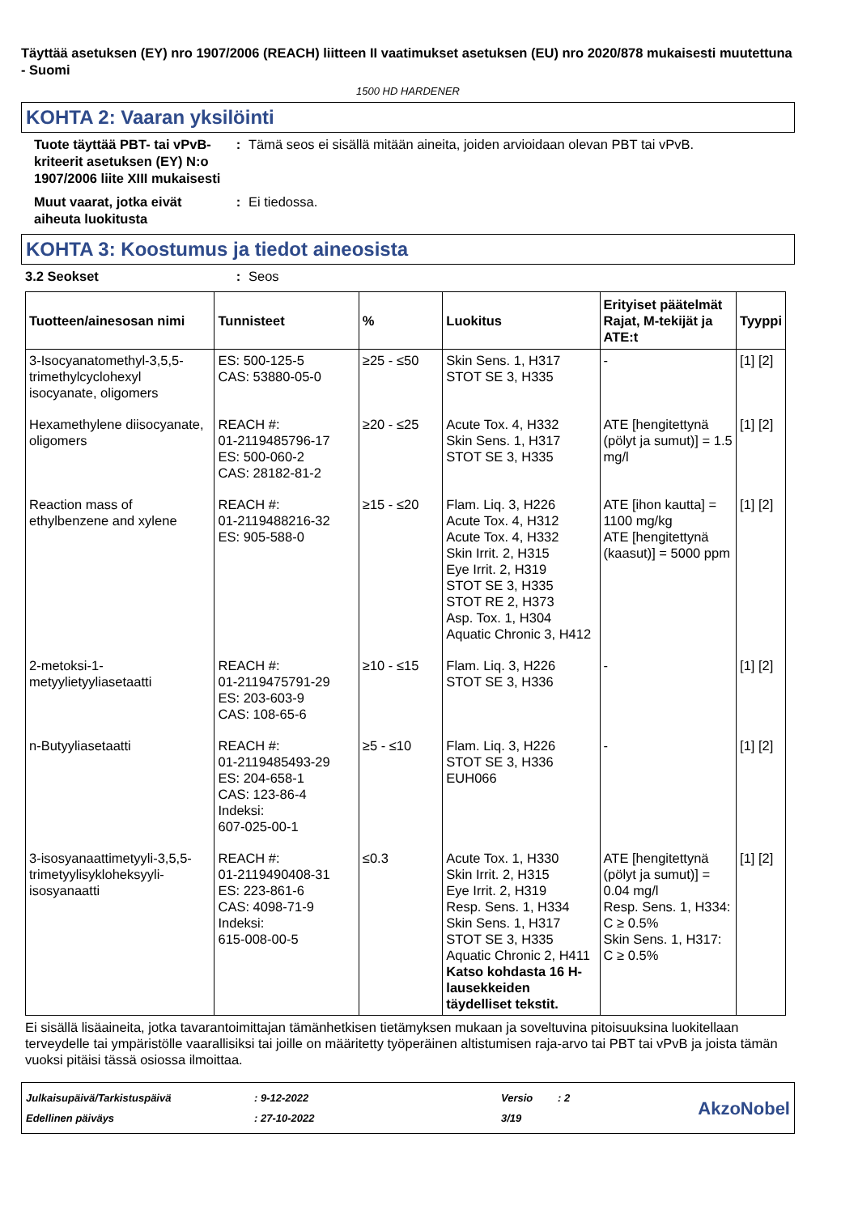Täyttää asetuksen (EY) nro 1907/2006 (REACH) liitteen II vaatimukset asetuksen (EU) nro 2020/878 mukaisesti muutettuna - Suomi
1500 HD HARDENER
KOHTA 2: Vaaran yksilöinti
Tuote täyttää PBT- tai vPvB-kriteerit asetuksen (EY) N:o 1907/2006 liite XIII mukaisesti
: Tämä seos ei sisällä mitään aineita, joiden arvioidaan olevan PBT tai vPvB.
Muut vaarat, jotka eivät aiheuta luokitusta
: Ei tiedossa.
KOHTA 3: Koostumus ja tiedot aineosista
3.2 Seokset : Seos
| Tuotteen/ainesosan nimi | Tunnisteet | % | Luokitus | Erityiset päätelmät Rajat, M-tekijät ja ATE:t | Tyyppi |
| --- | --- | --- | --- | --- | --- |
| 3-Isocyanatomethyl-3,5,5-trimethylcyclohexyl isocyanate, oligomers | ES: 500-125-5 CAS: 53880-05-0 | ≥25 - ≤50 | Skin Sens. 1, H317 STOT SE 3, H335 | - | [1] [2] |
| Hexamethylene diisocyanate, oligomers | REACH #: 01-2119485796-17 ES: 500-060-2 CAS: 28182-81-2 | ≥20 - ≤25 | Acute Tox. 4, H332 Skin Sens. 1, H317 STOT SE 3, H335 | ATE [hengitettynä (pölyt ja sumut)] = 1.5 mg/l | [1] [2] |
| Reaction mass of ethylbenzene and xylene | REACH #: 01-2119488216-32 ES: 905-588-0 | ≥15 - ≤20 | Flam. Liq. 3, H226 Acute Tox. 4, H312 Acute Tox. 4, H332 Skin Irrit. 2, H315 Eye Irrit. 2, H319 STOT SE 3, H335 STOT RE 2, H373 Asp. Tox. 1, H304 Aquatic Chronic 3, H412 | ATE [ihon kautta] = 1100 mg/kg ATE [hengitettynä (kaasut)] = 5000 ppm | [1] [2] |
| 2-metoksi-1-metyylietyyliasetaatti | REACH #: 01-2119475791-29 ES: 203-603-9 CAS: 108-65-6 | ≥10 - ≤15 | Flam. Liq. 3, H226 STOT SE 3, H336 | - | [1] [2] |
| n-Butyyliasetaatti | REACH #: 01-2119485493-29 ES: 204-658-1 CAS: 123-86-4 Indeksi: 607-025-00-1 | ≥5 - ≤10 | Flam. Liq. 3, H226 STOT SE 3, H336 EUH066 | - | [1] [2] |
| 3-isosyanaattimetyyli-3,5,5-trimetyylisykloheksyyli-isosyanaatti | REACH #: 01-2119490408-31 ES: 223-861-6 CAS: 4098-71-9 Indeksi: 615-008-00-5 | ≤0.3 | Acute Tox. 1, H330 Skin Irrit. 2, H315 Eye Irrit. 2, H319 Resp. Sens. 1, H334 Skin Sens. 1, H317 STOT SE 3, H335 Aquatic Chronic 2, H411 Katso kohdasta 16 H-lausekkeiden täydelliset tekstit. | ATE [hengitettynä (pölyt ja sumut)] = 0.04 mg/l Resp. Sens. 1, H334: C ≥ 0.5% Skin Sens. 1, H317: C ≥ 0.5% | [1] [2] |
Ei sisällä lisäaineita, jotka tavarantoimittajan tämänhetkisen tietämyksen mukaan ja soveltuvina pitoisuuksina luokitellaan terveydelle tai ympäristölle vaarallisiksi tai joille on määritetty työperäinen altistumisen raja-arvo tai PBT tai vPvB ja joista tämän vuoksi pitäisi tässä osiossa ilmoittaa.
Julkaisupäivä/Tarkistuspäivä
Edellinen päiväys
: 9-12-2022
: 27-10-2022
Versio
3/19
: 2
AkzoNobel